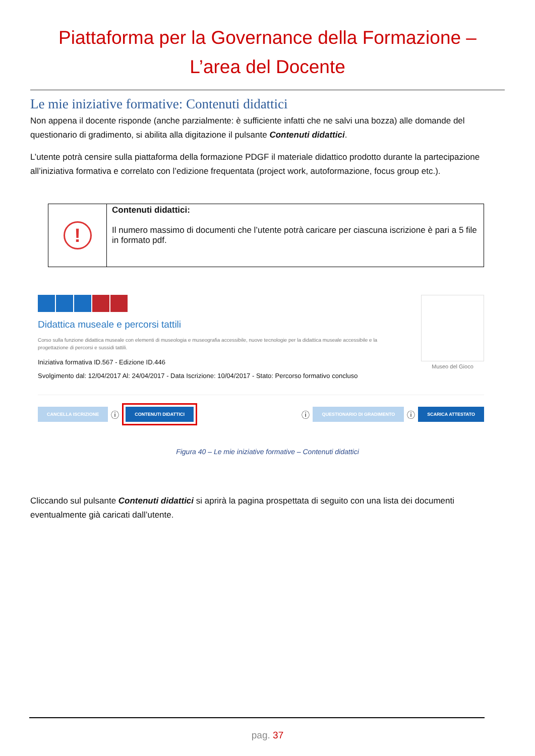Piattaforma per la Governance della Formazione –
L’area del Docente
Le mie iniziative formative: Contenuti didattici
Non appena il docente risponde (anche parzialmente: è sufficiente infatti che ne salvi una bozza) alle domande del questionario di gradimento, si abilita alla digitazione il pulsante Contenuti didattici.
L’utente potrà censire sulla piattaforma della formazione PDGF il materiale didattico prodotto durante la partecipazione all’iniziativa formativa e correlato con l’edizione frequentata (project work, autoformazione, focus group etc.).
| ! | Contenuti didattici: Il numero massimo di documenti che l’utente potrà caricare per ciascuna iscrizione è pari a 5 file in formato pdf. |
Didattica museale e percorsi tattili
Corso sulla funzione didattica museale con elementi di museologia e museografia accessibile, nuove tecnologie per la didattica museale accessibile e la progettazione di percorsi e sussidi tattili.
Iniziativa formativa ID.567 - Edizione ID.446
Svolgimento dal: 12/04/2017 Al: 24/04/2017 - Data Iscrizione: 10/04/2017 - Stato: Percorso formativo concluso
Museo del Gioco
CANCELLA ISCRIZIONE ⓘ CONTENUTI DIDATTICI ⓘ QUESTIONARIO DI GRADIMENTO ⓘ SCARICA ATTESTATO
Figura 40 – Le mie iniziative formative – Contenuti didattici
Cliccando sul pulsante Contenuti didattici si aprirà la pagina prospettata di seguito con una lista dei documenti eventualmente già caricati dall’utente.
pag. 37